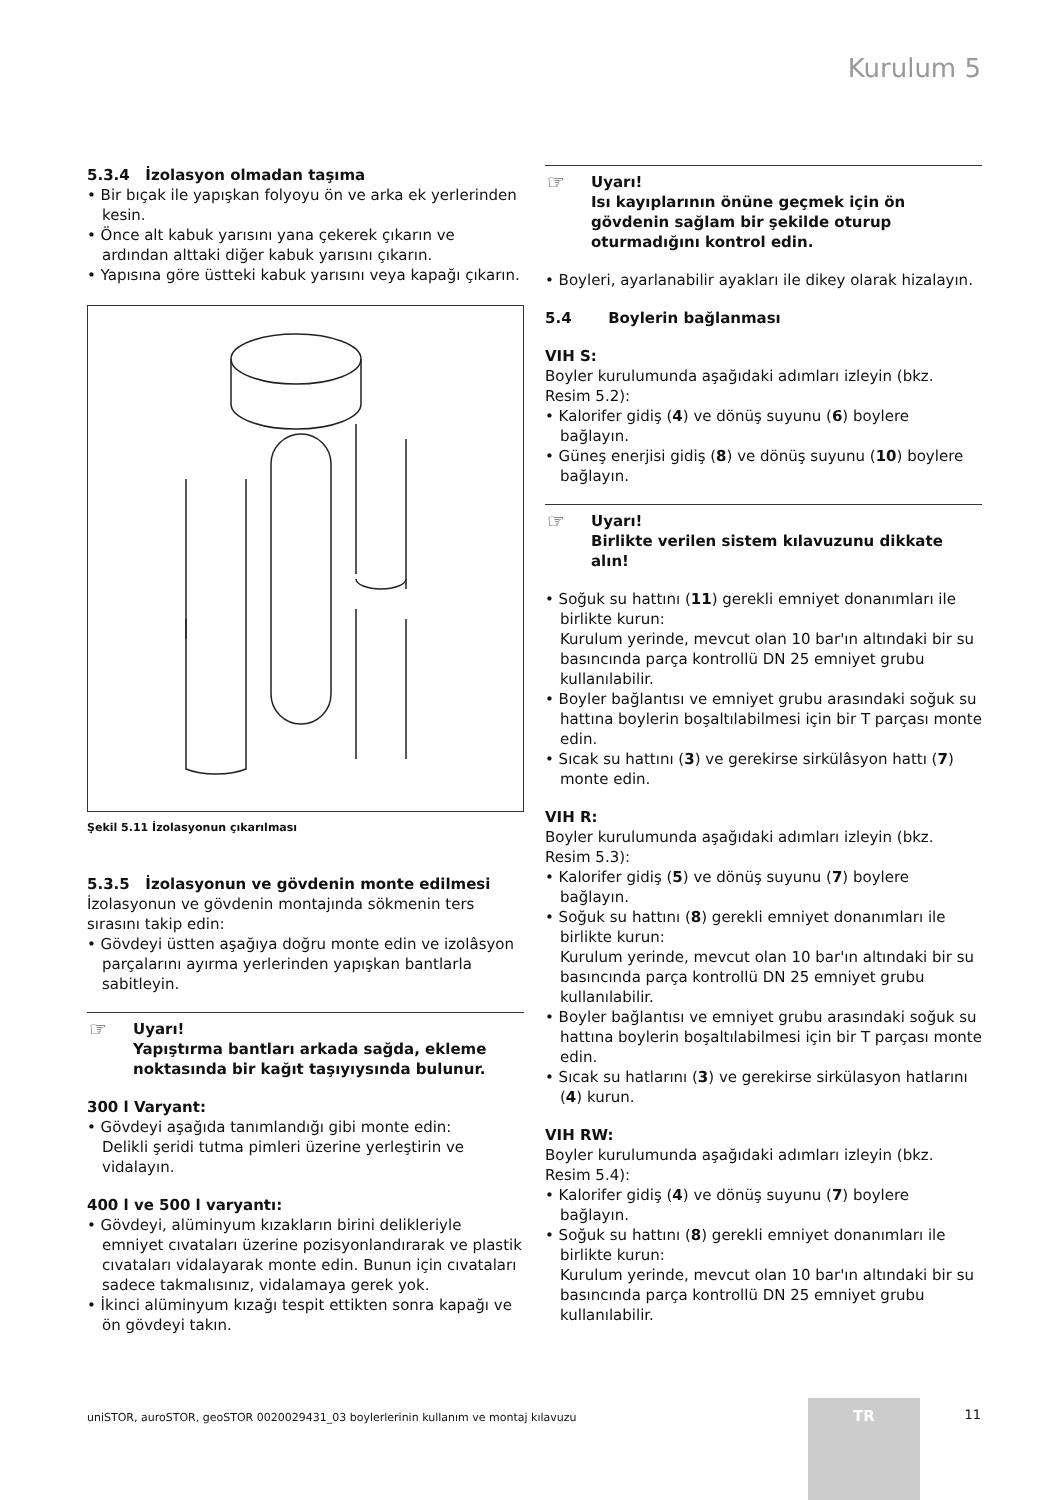Kurulum 5
5.3.4 İzolasyon olmadan taşıma
• Bir bıçak ile yapışkan folyoyu ön ve arka ek yerlerinden kesin.
• Önce alt kabuk yarısını yana çekerek çıkarın ve ardından alttaki diğer kabuk yarısını çıkarın.
• Yapısına göre üstteki kabuk yarısını veya kapağı çıkarın.
Şekil 5.11 İzolasyonun çıkarılması
5.3.5 İzolasyonun ve gövdenin monte edilmesi
İzolasyonun ve gövdenin montajında sökmenin ters sırasını takip edin:
• Gövdeyi üstten aşağıya doğru monte edin ve izolâsyon parçalarını ayırma yerlerinden yapışkan bantlarla sabitleyin.
☞ Uyarı!
Yapıştırma bantları arkada sağda, ekleme noktasında bir kağıt taşıyıysında bulunur.
300 l Varyant:
• Gövdeyi aşağıda tanımlandığı gibi monte edin:
Delikli şeridi tutma pimleri üzerine yerleştirin ve vidalayın.
400 l ve 500 l varyantı:
• Gövdeyi, alüminyum kızakların birini delikleriyle emniyet cıvataları üzerine pozisyonlandırarak ve plastik cıvataları vidalayarak monte edin. Bunun için cıvataları sadece takmalısınız, vidalamaya gerek yok.
• İkinci alüminyum kızağı tespit ettikten sonra kapağı ve ön gövdeyi takın.
☞ Uyarı!
Isı kayıplarının önüne geçmek için ön gövdenin sağlam bir şekilde oturup oturmadığını kontrol edin.
• Boyleri, ayarlanabilir ayakları ile dikey olarak hizalayın.
5.4 Boylerin bağlanması
VIH S:
Boyler kurulumunda aşağıdaki adımları izleyin (bkz. Resim 5.2):
• Kalorifer gidiş (4) ve dönüş suyunu (6) boylere bağlayın.
• Güneş enerjisi gidiş (8) ve dönüş suyunu (10) boylere bağlayın.
☞ Uyarı!
Birlikte verilen sistem kılavuzunu dikkate alın!
• Soğuk su hattını (11) gerekli emniyet donanımları ile birlikte kurun:
Kurulum yerinde, mevcut olan 10 bar'ın altındaki bir su basıncında parça kontrollü DN 25 emniyet grubu kullanılabilir.
• Boyler bağlantısı ve emniyet grubu arasındaki soğuk su hattına boylerin boşaltılabilmesi için bir T parçası monte edin.
• Sıcak su hattını (3) ve gerekirse sirkülâsyon hattı (7) monte edin.
VIH R:
Boyler kurulumunda aşağıdaki adımları izleyin (bkz. Resim 5.3):
• Kalorifer gidiş (5) ve dönüş suyunu (7) boylere bağlayın.
• Soğuk su hattını (8) gerekli emniyet donanımları ile birlikte kurun:
Kurulum yerinde, mevcut olan 10 bar'ın altındaki bir su basıncında parça kontrollü DN 25 emniyet grubu kullanılabilir.
• Boyler bağlantısı ve emniyet grubu arasındaki soğuk su hattına boylerin boşaltılabilmesi için bir T parçası monte edin.
• Sıcak su hatlarını (3) ve gerekirse sirkülasyon hatlarını (4) kurun.
VIH RW:
Boyler kurulumunda aşağıdaki adımları izleyin (bkz. Resim 5.4):
• Kalorifer gidiş (4) ve dönüş suyunu (7) boylere bağlayın.
• Soğuk su hattını (8) gerekli emniyet donanımları ile birlikte kurun:
Kurulum yerinde, mevcut olan 10 bar'ın altındaki bir su basıncında parça kontrollü DN 25 emniyet grubu kullanılabilir.
uniSTOR, auroSTOR, geoSTOR 0020029431_03 boylerlerinin kullanım ve montaj kılavuzu
TR 11